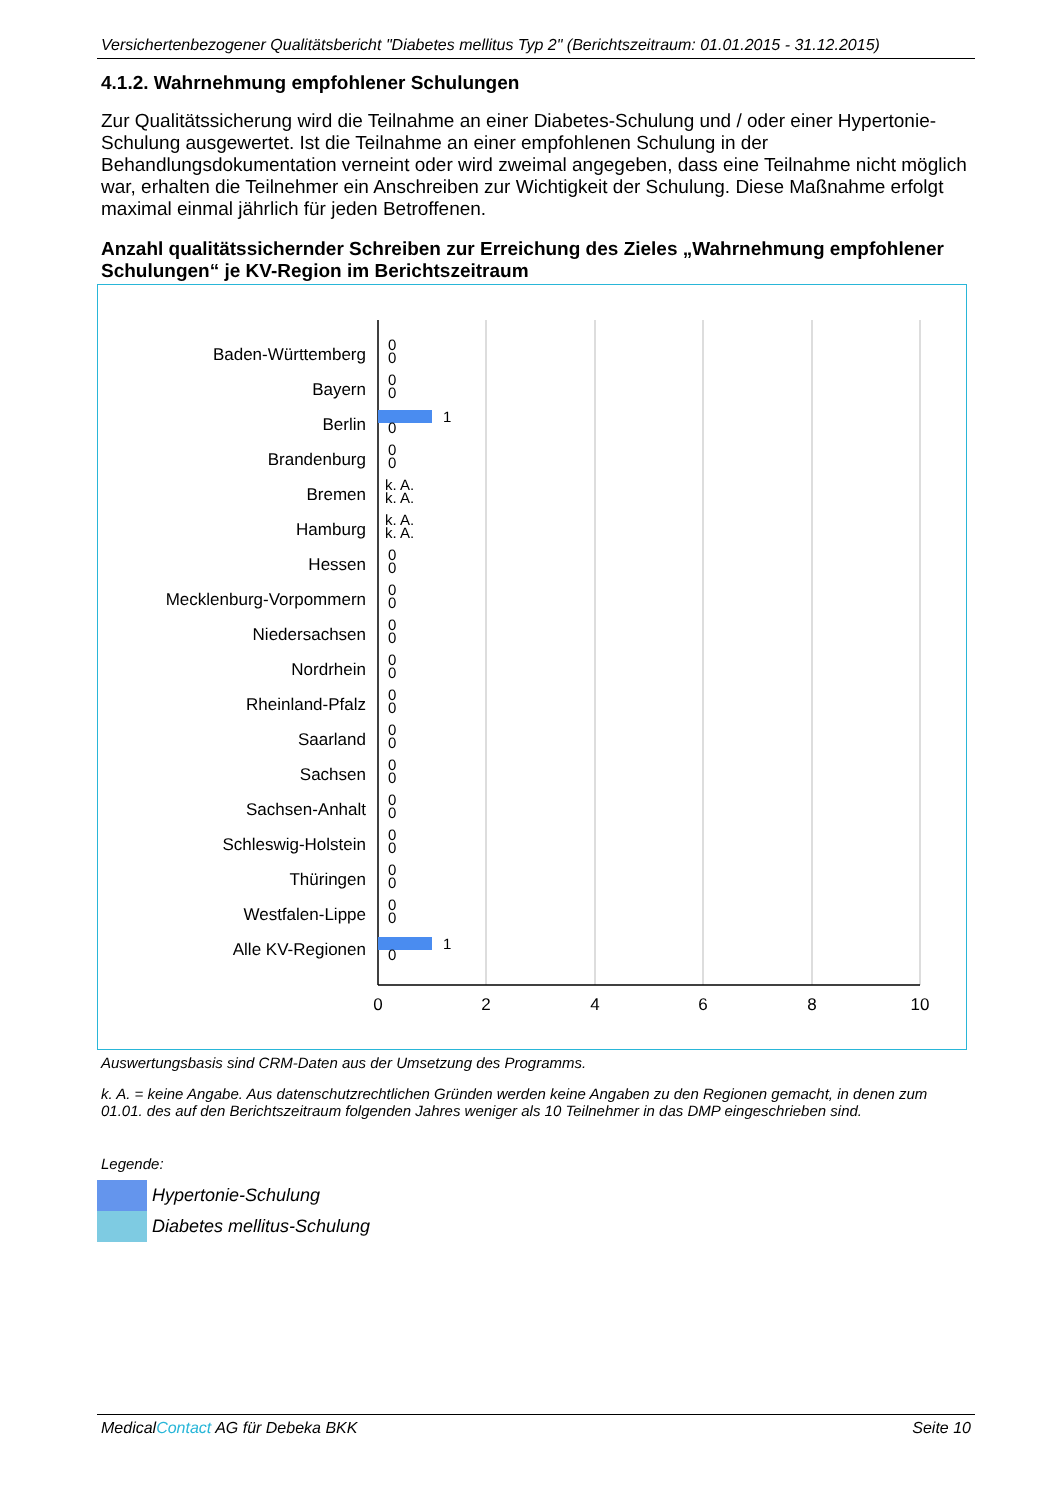Versichertenbezogener Qualitätsbericht "Diabetes mellitus Typ 2" (Berichtszeitraum: 01.01.2015 - 31.12.2015)
4.1.2. Wahrnehmung empfohlener Schulungen
Zur Qualitätssicherung wird die Teilnahme an einer Diabetes-Schulung und / oder einer Hypertonie-Schulung ausgewertet. Ist die Teilnahme an einer empfohlenen Schulung in der Behandlungsdokumentation verneint oder wird zweimal angegeben, dass eine Teilnahme nicht möglich war, erhalten die Teilnehmer ein Anschreiben zur Wichtigkeit der Schulung. Diese Maßnahme erfolgt maximal einmal jährlich für jeden Betroffenen.
Anzahl qualitätssichernder Schreiben zur Erreichung des Zieles „Wahrnehmung empfohlener Schulungen“ je KV-Region im Berichtszeitraum
1
1
Baden-Württemberg
Bayern
Berlin
Brandenburg
Bremen
Hamburg
Hessen
Mecklenburg-Vorpommern
Niedersachsen
Nordrhein
Rheinland-Pfalz
Saarland
Sachsen
Sachsen-Anhalt
Schleswig-Holstein
Thüringen
Westfalen-Lippe
Alle KV-Regionen
0
0
0
0
0
0
0
k. A.
k. A.
k. A.
k. A.
0
0
0
0
0
0
0
0
0
0
0
0
0
0
0
0
0
0
0
0
0
0
0
0
2
4
6
8
10
Auswertungsbasis sind CRM-Daten aus der Umsetzung des Programms.
k. A. = keine Angabe. Aus datenschutzrechtlichen Gründen werden keine Angaben zu den Regionen gemacht, in denen zum 01.01. des auf den Berichtszeitraum folgenden Jahres weniger als 10 Teilnehmer in das DMP eingeschrieben sind.
Legende:
Hypertonie-Schulung
Diabetes mellitus-Schulung
MedicalContact AG für Debeka BKK Seite 10